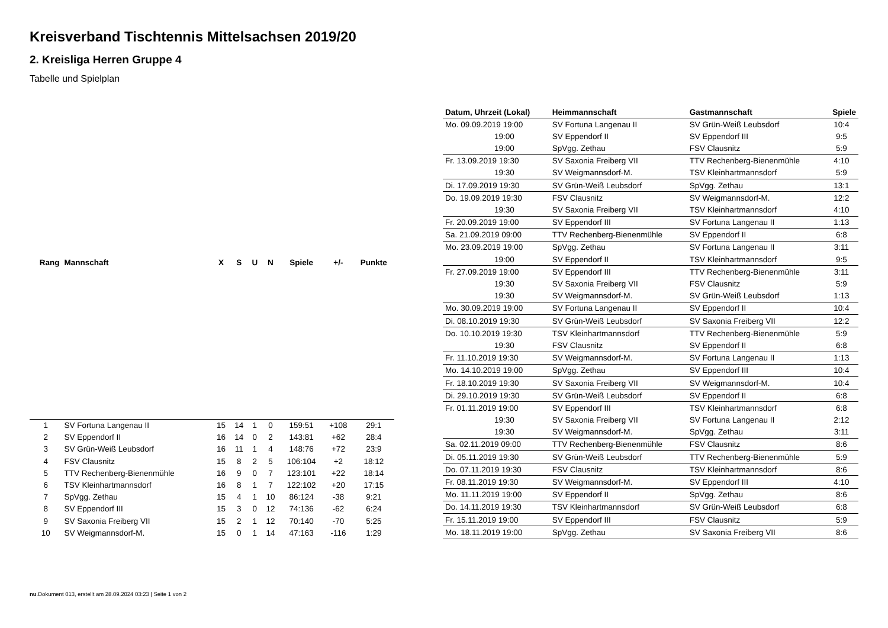Kreisverband Tischtennis Mittelsachsen 2019/20
2. Kreisliga Herren Gruppe 4
Tabelle und Spielplan
| Rang | Mannschaft | X | S | U | N | Spiele | +/- | Punkte |
| --- | --- | --- | --- | --- | --- | --- | --- | --- |
| 1 | SV Fortuna Langenau II | 15 | 14 | 1 | 0 | 159:51 | +108 | 29:1 |
| 2 | SV Eppendorf II | 16 | 14 | 0 | 2 | 143:81 | +62 | 28:4 |
| 3 | SV Grün-Weiß Leubsdorf | 16 | 11 | 1 | 4 | 148:76 | +72 | 23:9 |
| 4 | FSV Clausnitz | 15 | 8 | 2 | 5 | 106:104 | +2 | 18:12 |
| 5 | TTV Rechenberg-Bienenmühle | 16 | 9 | 0 | 7 | 123:101 | +22 | 18:14 |
| 6 | TSV Kleinhartmannsdorf | 16 | 8 | 1 | 7 | 122:102 | +20 | 17:15 |
| 7 | SpVgg. Zethau | 15 | 4 | 1 | 10 | 86:124 | -38 | 9:21 |
| 8 | SV Eppendorf III | 15 | 3 | 0 | 12 | 74:136 | -62 | 6:24 |
| 9 | SV Saxonia Freiberg VII | 15 | 2 | 1 | 12 | 70:140 | -70 | 5:25 |
| 10 | SV Weigmannsdorf-M. | 15 | 0 | 1 | 14 | 47:163 | -116 | 1:29 |
| Datum, Uhrzeit (Lokal) | Heimmannschaft | Gastmannschaft | Spiele |
| --- | --- | --- | --- |
| Mo. 09.09.2019 19:00 | SV Fortuna Langenau II | SV Grün-Weiß Leubsdorf | 10:4 |
| 19:00 | SV Eppendorf II | SV Eppendorf III | 9:5 |
| 19:00 | SpVgg. Zethau | FSV Clausnitz | 5:9 |
| Fr. 13.09.2019 19:30 | SV Saxonia Freiberg VII | TTV Rechenberg-Bienenmühle | 4:10 |
| 19:30 | SV Weigmannsdorf-M. | TSV Kleinhartmannsdorf | 5:9 |
| Di. 17.09.2019 19:30 | SV Grün-Weiß Leubsdorf | SpVgg. Zethau | 13:1 |
| Do. 19.09.2019 19:30 | FSV Clausnitz | SV Weigmannsdorf-M. | 12:2 |
| 19:30 | SV Saxonia Freiberg VII | TSV Kleinhartmannsdorf | 4:10 |
| Fr. 20.09.2019 19:00 | SV Eppendorf III | SV Fortuna Langenau II | 1:13 |
| Sa. 21.09.2019 09:00 | TTV Rechenberg-Bienenmühle | SV Eppendorf II | 6:8 |
| Mo. 23.09.2019 19:00 | SpVgg. Zethau | SV Fortuna Langenau II | 3:11 |
| 19:00 | SV Eppendorf II | TSV Kleinhartmannsdorf | 9:5 |
| Fr. 27.09.2019 19:00 | SV Eppendorf III | TTV Rechenberg-Bienenmühle | 3:11 |
| 19:30 | SV Saxonia Freiberg VII | FSV Clausnitz | 5:9 |
| 19:30 | SV Weigmannsdorf-M. | SV Grün-Weiß Leubsdorf | 1:13 |
| Mo. 30.09.2019 19:00 | SV Fortuna Langenau II | SV Eppendorf II | 10:4 |
| Di. 08.10.2019 19:30 | SV Grün-Weiß Leubsdorf | SV Saxonia Freiberg VII | 12:2 |
| Do. 10.10.2019 19:30 | TSV Kleinhartmannsdorf | TTV Rechenberg-Bienenmühle | 5:9 |
| 19:30 | FSV Clausnitz | SV Eppendorf II | 6:8 |
| Fr. 11.10.2019 19:30 | SV Weigmannsdorf-M. | SV Fortuna Langenau II | 1:13 |
| Mo. 14.10.2019 19:00 | SpVgg. Zethau | SV Eppendorf III | 10:4 |
| Fr. 18.10.2019 19:30 | SV Saxonia Freiberg VII | SV Weigmannsdorf-M. | 10:4 |
| Di. 29.10.2019 19:30 | SV Grün-Weiß Leubsdorf | SV Eppendorf II | 6:8 |
| Fr. 01.11.2019 19:00 | SV Eppendorf III | TSV Kleinhartmannsdorf | 6:8 |
| 19:30 | SV Saxonia Freiberg VII | SV Fortuna Langenau II | 2:12 |
| 19:30 | SV Weigmannsdorf-M. | SpVgg. Zethau | 3:11 |
| Sa. 02.11.2019 09:00 | TTV Rechenberg-Bienenmühle | FSV Clausnitz | 8:6 |
| Di. 05.11.2019 19:30 | SV Grün-Weiß Leubsdorf | TTV Rechenberg-Bienenmühle | 5:9 |
| Do. 07.11.2019 19:30 | FSV Clausnitz | TSV Kleinhartmannsdorf | 8:6 |
| Fr. 08.11.2019 19:30 | SV Weigmannsdorf-M. | SV Eppendorf III | 4:10 |
| Mo. 11.11.2019 19:00 | SV Eppendorf II | SpVgg. Zethau | 8:6 |
| Do. 14.11.2019 19:30 | TSV Kleinhartmannsdorf | SV Grün-Weiß Leubsdorf | 6:8 |
| Fr. 15.11.2019 19:00 | SV Eppendorf III | FSV Clausnitz | 5:9 |
| Mo. 18.11.2019 19:00 | SpVgg. Zethau | SV Saxonia Freiberg VII | 8:6 |
nu.Dokument 013, erstellt am 28.09.2024 03:23 | Seite 1 von 2